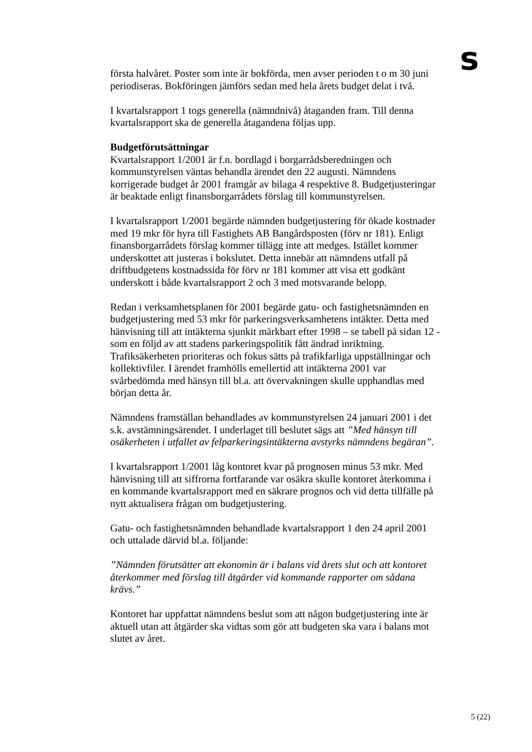s
första halvåret. Poster som inte är bokförda, men avser perioden t o m 30 juni periodiseras. Bokföringen jämförs sedan med hela årets budget delat i två.
I kvartalsrapport 1 togs generella (nämndnivå) åtaganden fram. Till denna kvartalsrapport ska de generella åtagandena följas upp.
Budgetförutsättningar
Kvartalsrapport 1/2001 är f.n. bordlagd i borgarrådsberedningen och kommunstyrelsen väntas behandla ärendet den 22 augusti. Nämndens korrigerade budget år 2001 framgår av bilaga 4 respektive 8. Budgetjusteringar är beaktade enligt finansborgarrådets förslag till kommunstyrelsen.
I kvartalsrapport 1/2001 begärde nämnden budgetjustering för ökade kostnader med 19 mkr för hyra till Fastighets AB Bangårdsposten (förv nr 181). Enligt finansborgarrådets förslag kommer tillägg inte att medges. Istället kommer underskottet att justeras i bokslutet. Detta innebär att nämndens utfall på driftbudgetens kostnadssida för förv nr 181 kommer att visa ett godkänt underskott i både kvartalsrapport 2 och 3 med motsvarande belopp.
Redan i verksamhetsplanen för 2001 begärde gatu- och fastighetsnämnden en budgetjustering med 53 mkr för parkeringsverksamhetens intäkter. Detta med hänvisning till att intäkterna sjunkit märkbart efter 1998 – se tabell på sidan 12 - som en följd av att stadens parkeringspolitik fått ändrad inriktning. Trafiksäkerheten prioriteras och fokus sätts på trafikfarliga uppställningar och kollektivfiler. I ärendet framhölls emellertid att intäkterna 2001 var svårbedömda med hänsyn till bl.a. att övervakningen skulle upphandlas med början detta år.
Nämndens framställan behandlades av kommunstyrelsen 24 januari 2001 i det s.k. avstämningsärendet. I underlaget till beslutet sägs att ”Med hänsyn till osäkerheten i utfallet av felparkeringsintäkterna avstyrks nämndens begäran”.
I kvartalsrapport 1/2001 låg kontoret kvar på prognosen minus 53 mkr. Med hänvisning till att siffrorna fortfarande var osäkra skulle kontoret återkomma i en kommande kvartalsrapport med en säkrare prognos och vid detta tillfälle på nytt aktualisera frågan om budgetjustering.
Gatu- och fastighetsnämnden behandlade kvartalsrapport 1 den 24 april 2001 och uttalade därvid bl.a. följande:
”Nämnden förutsätter att ekonomin är i balans vid årets slut och att kontoret återkommer med förslag till åtgärder vid kommande rapporter om sådana krävs.”
Kontoret har uppfattat nämndens beslut som att någon budgetjustering inte är aktuell utan att åtgärder ska vidtas som gör att budgeten ska vara i balans mot slutet av året.
5 (22)